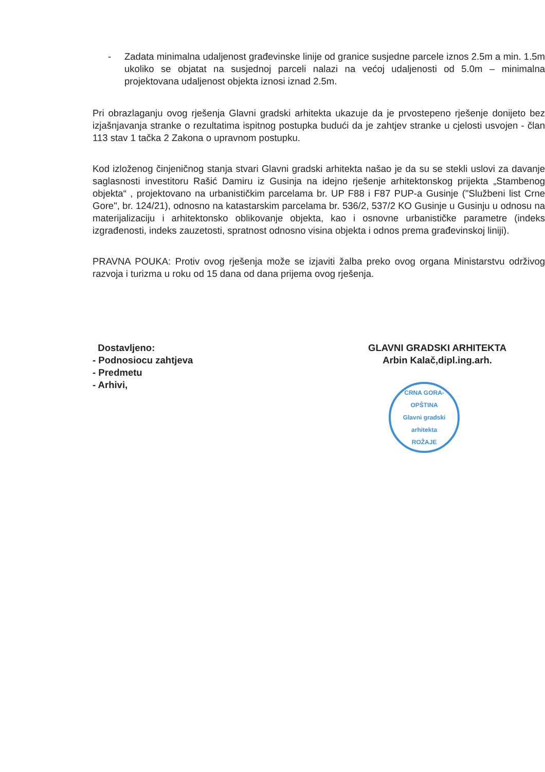- Zadata minimalna udaljenost građevinske linije od granice susjedne parcele iznos 2.5m a min. 1.5m ukoliko se objatat na susjednoj parceli nalazi na većoj udaljenosti od 5.0m – minimalna projektovana udaljenost objekta iznosi iznad 2.5m.
Pri obrazlaganju ovog rješenja Glavni gradski arhitekta ukazuje da je prvostepeno rješenje donijeto bez izjašnjavanja stranke o rezultatima ispitnog postupka budući da je zahtjev stranke u cjelosti usvojen - član 113 stav 1 tačka 2 Zakona o upravnom postupku.
Kod izloženog činjeničnog stanja stvari Glavni gradski arhitekta našao je da su se stekli uslovi za davanje saglasnosti investitoru Rašić Damiru iz Gusinja na idejno rješenje arhitektonskog prijekta „Stambenog objekta“ , projektovano na urbanističkim parcelama br. UP F88 i F87 PUP-a Gusinje ("Službeni list Crne Gore", br. 124/21), odnosno na katastarskim parcelama br. 536/2, 537/2 KO Gusinje u Gusinju u odnosu na materijalizaciju i arhitektonsko oblikovanje objekta, kao i osnovne urbanističke parametre (indeks izgrađenosti, indeks zauzetosti, spratnost odnosno visina objekta i odnos prema građevinskoj liniji).
PRAVNA POUKA: Protiv ovog rješenja može se izjaviti žalba preko ovog organa Ministarstvu održivog razvoja i turizma u roku od 15 dana od dana prijema ovog rješenja.
Dostavljeno:
- Podnosiocu zahtjeva
- Predmetu
- Arhivi,
GLAVNI GRADSKI ARHITEKTA
Arbin Kalač,dipl.ing.arh.
CRNA GORA-OPŠTINA
Glavni gradski arhitekta
ROŽAJE